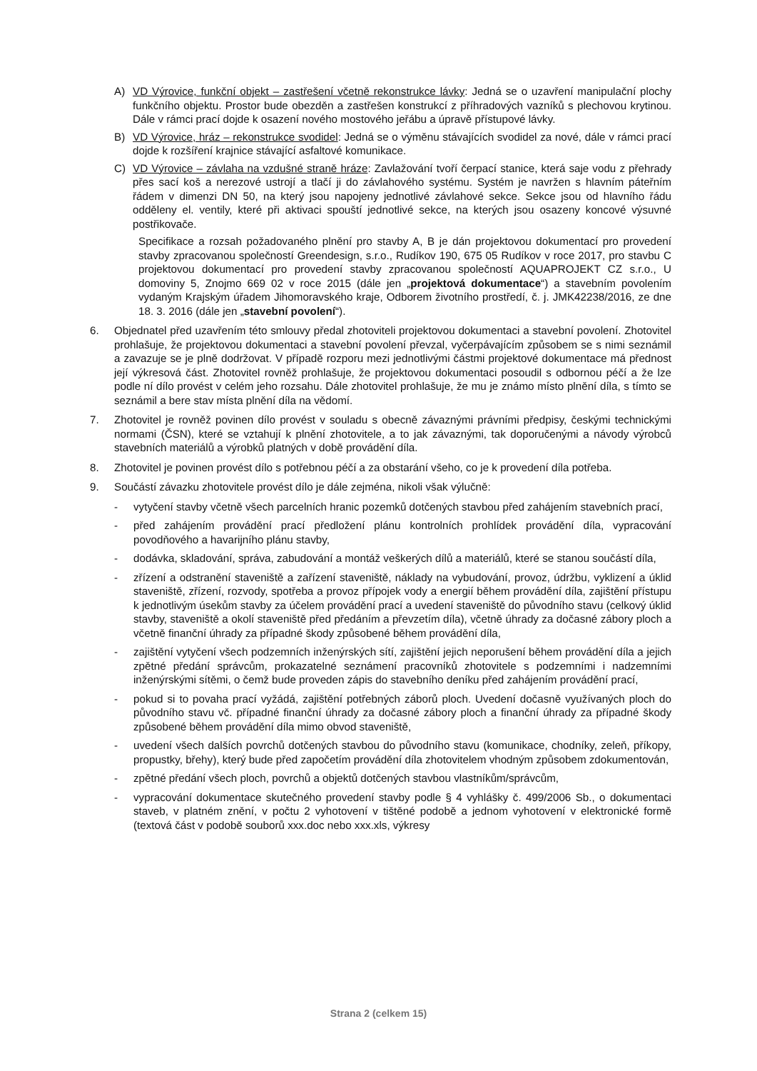A) VD Výrovice, funkční objekt – zastřešení včetně rekonstrukce lávky: Jedná se o uzavření manipulační plochy funkčního objektu. Prostor bude obezděn a zastřešen konstrukcí z příhradových vazníků s plechovou krytinou. Dále v rámci prací dojde k osazení nového mostového jeřábu a úpravě přístupové lávky.
B) VD Výrovice, hráz – rekonstrukce svodidel: Jedná se o výměnu stávajících svodidel za nové, dále v rámci prací dojde k rozšíření krajnice stávající asfaltové komunikace.
C) VD Výrovice – závlaha na vzdušné straně hráze: Zavlažování tvoří čerpací stanice, která saje vodu z přehrady přes sací koš a nerezové ustrojí a tlačí ji do závlahového systému. Systém je navržen s hlavním páteřním řádem v dimenzi DN 50, na který jsou napojeny jednotlivé závlahové sekce. Sekce jsou od hlavního řádu odděleny el. ventily, které při aktivaci spouští jednotlivé sekce, na kterých jsou osazeny koncové výsuvné postřikovače.
Specifikace a rozsah požadovaného plnění pro stavby A, B je dán projektovou dokumentací pro provedení stavby zpracovanou společností Greendesign, s.r.o., Rudíkov 190, 675 05 Rudíkov v roce 2017, pro stavbu C projektovou dokumentací pro provedení stavby zpracovanou společností AQUAPROJEKT CZ s.r.o., U domoviny 5, Znojmo 669 02 v roce 2015 (dále jen „projektová dokumentace“) a stavebním povolením vydaným Krajským úřadem Jihomoravského kraje, Odborem životního prostředí, č. j. JMK42238/2016, ze dne 18. 3. 2016 (dále jen „stavební povolení“).
6. Objednatel před uzavřením této smlouvy předal zhotoviteli projektovou dokumentaci a stavební povolení. Zhotovitel prohlašuje, že projektovou dokumentaci a stavební povolení převzal, vyčerpávajícím způsobem se s nimi seznámil a zavazuje se je plně dodržovat. V případě rozporu mezi jednotlivými částmi projektové dokumentace má přednost její výkresová část. Zhotovitel rovněž prohlašuje, že projektovou dokumentaci posoudil s odbornou péčí a že lze podle ní dílo provést v celém jeho rozsahu. Dále zhotovitel prohlašuje, že mu je známo místo plnění díla, s tímto se seznámil a bere stav místa plnění díla na vědomí.
7. Zhotovitel je rovněž povinen dílo provést v souladu s obecně závaznými právními předpisy, českými technickými normami (ČSN), které se vztahují k plnění zhotovitele, a to jak závaznými, tak doporučenými a návody výrobců stavebních materiálů a výrobků platných v době provádění díla.
8. Zhotovitel je povinen provést dílo s potřebnou péčí a za obstarání všeho, co je k provedení díla potřeba.
9. Součástí závazku zhotovitele provést dílo je dále zejména, nikoli však výlučně:
- vytyčení stavby včetně všech parcelních hranic pozemků dotčených stavbou před zahájením stavebních prací,
- před zahájením provádění prací předložení plánu kontrolních prohlídek provádění díla, vypracování povodňového a havarijního plánu stavby,
- dodávka, skladování, správa, zabudování a montáž veškerých dílů a materiálů, které se stanou součástí díla,
- zřízení a odstranění staveniště a zařízení staveniště, náklady na vybudování, provoz, údržbu, vyklizení a úklid staveniště, zřízení, rozvody, spotřeba a provoz přípojek vody a energií během provádění díla, zajištění přístupu k jednotlivým úsekům stavby za účelem provádění prací a uvedení staveniště do původního stavu (celkový úklid stavby, staveniště a okolí staveniště před předáním a převzetím díla), včetně úhrady za dočasné zábory ploch a včetně finanční úhrady za případné škody způsobené během provádění díla,
- zajištění vytyčení všech podzemních inženýrských sítí, zajištění jejich neporušení během provádění díla a jejich zpětné předání správcům, prokazatelné seznámení pracovníků zhotovitele s podzemními i nadzemními inženýrskými sítěmi, o čemž bude proveden zápis do stavebního deníku před zahájením provádění prací,
- pokud si to povaha prací vyžádá, zajištění potřebných záborů ploch. Uvedení dočasně využívaných ploch do původního stavu vč. případné finanční úhrady za dočasné zábory ploch a finanční úhrady za případné škody způsobené během provádění díla mimo obvod staveniště,
- uvedení všech dalších povrchů dotčených stavbou do původního stavu (komunikace, chodníky, zeleň, příkopy, propustky, břehy), který bude před započetím provádění díla zhotovitelem vhodným způsobem zdokumentován,
- zpětné předání všech ploch, povrchů a objektů dotčených stavbou vlastníkům/správcům,
- vypracování dokumentace skutečného provedení stavby podle § 4 vyhlášky č. 499/2006 Sb., o dokumentaci staveb, v platném znění, v počtu 2 vyhotovení v tištěné podobě a jednom vyhotovení v elektronické formě (textová část v podobě souborů xxx.doc nebo xxx.xls, výkresy
Strana 2 (celkem 15)